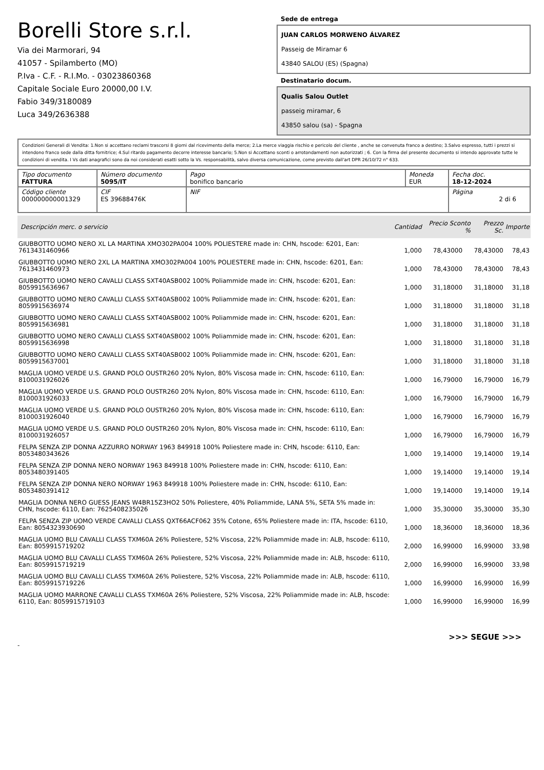Borelli Store s.r.l.
Via dei Marmorari, 94
41057 - Spilamberto (MO)
P.Iva - C.F. - R.I.Mo. - 03023860368
Capitale Sociale Euro 20000,00 I.V.
Fabio 349/3180089
Luca 349/2636388
Sede de entrega
JUAN CARLOS MORWENO ÁLVAREZ
Passeig de Miramar 6
43840 SALOU (ES) (Spagna)
Destinatario docum.
Qualis Salou Outlet
passeig miramar, 6
43850 salou (sa) - Spagna
Condizioni Generali di Vendita: 1.Non si accettano reclami trascorsi 8 giorni dal ricevimento della merce; 2.La merce viaggia rischio e pericolo del cliente , anche se convenuta franco a destino; 3.Salvo espresso, tutti i prezzi si intendono franco sede dalla ditta fornitrice; 4.Sul ritardo pagamento decorre interesse bancario; 5.Non si Accettano sconti o arrotondamenti non autorizzati ; 6. Con la firma del presente documento si intendo approvate tutte le condizioni di vendita. I Vs dati anagrafici sono da noi considerati esatti sotto la Vs. responsabilità, salvo diversa comunicazione, come previsto dall'art DPR 26/10/72 n° 633.
| Tipo documento FATTURA | Número documento 5095/IT | Pago bonifico bancario | Moneda EUR | Fecha doc. 18-12-2024 |
| Código cliente 000000000001329 | CIF ES 39688476K | NIF | | Página 2 di 6 |
| Descripción merc. o servicio | Cantidad | Precio Sconto % | Prezzo Sc. | Importe |
| --- | --- | --- | --- | --- |
| GIUBBOTTO UOMO NERO XL LA MARTINA XMO302PA004 100% POLIESTERE made in: CHN, hscode: 6201, Ean: 7613431460966 | 1,000 | 78,43000 | 78,43000 | 78,43 |
| GIUBBOTTO UOMO NERO 2XL LA MARTINA XMO302PA004 100% POLIESTERE made in: CHN, hscode: 6201, Ean: 7613431460973 | 1,000 | 78,43000 | 78,43000 | 78,43 |
| GIUBBOTTO UOMO NERO CAVALLI CLASS SXT40ASB002 100% Poliammide made in: CHN, hscode: 6201, Ean: 8059915636967 | 1,000 | 31,18000 | 31,18000 | 31,18 |
| GIUBBOTTO UOMO NERO CAVALLI CLASS SXT40ASB002 100% Poliammide made in: CHN, hscode: 6201, Ean: 8059915636974 | 1,000 | 31,18000 | 31,18000 | 31,18 |
| GIUBBOTTO UOMO NERO CAVALLI CLASS SXT40ASB002 100% Poliammide made in: CHN, hscode: 6201, Ean: 8059915636981 | 1,000 | 31,18000 | 31,18000 | 31,18 |
| GIUBBOTTO UOMO NERO CAVALLI CLASS SXT40ASB002 100% Poliammide made in: CHN, hscode: 6201, Ean: 8059915636998 | 1,000 | 31,18000 | 31,18000 | 31,18 |
| GIUBBOTTO UOMO NERO CAVALLI CLASS SXT40ASB002 100% Poliammide made in: CHN, hscode: 6201, Ean: 8059915637001 | 1,000 | 31,18000 | 31,18000 | 31,18 |
| MAGLIA UOMO VERDE U.S. GRAND POLO OUSTR260 20% Nylon, 80% Viscosa made in: CHN, hscode: 6110, Ean: 8100031926026 | 1,000 | 16,79000 | 16,79000 | 16,79 |
| MAGLIA UOMO VERDE U.S. GRAND POLO OUSTR260 20% Nylon, 80% Viscosa made in: CHN, hscode: 6110, Ean: 8100031926033 | 1,000 | 16,79000 | 16,79000 | 16,79 |
| MAGLIA UOMO VERDE U.S. GRAND POLO OUSTR260 20% Nylon, 80% Viscosa made in: CHN, hscode: 6110, Ean: 8100031926040 | 1,000 | 16,79000 | 16,79000 | 16,79 |
| MAGLIA UOMO VERDE U.S. GRAND POLO OUSTR260 20% Nylon, 80% Viscosa made in: CHN, hscode: 6110, Ean: 8100031926057 | 1,000 | 16,79000 | 16,79000 | 16,79 |
| FELPA SENZA ZIP DONNA AZZURRO NORWAY 1963 849918 100% Poliestere made in: CHN, hscode: 6110, Ean: 8053480343626 | 1,000 | 19,14000 | 19,14000 | 19,14 |
| FELPA SENZA ZIP DONNA NERO NORWAY 1963 849918 100% Poliestere made in: CHN, hscode: 6110, Ean: 8053480391405 | 1,000 | 19,14000 | 19,14000 | 19,14 |
| FELPA SENZA ZIP DONNA NERO NORWAY 1963 849918 100% Poliestere made in: CHN, hscode: 6110, Ean: 8053480391412 | 1,000 | 19,14000 | 19,14000 | 19,14 |
| MAGLIA DONNA NERO GUESS JEANS W4BR15Z3HO2 50% Poliestere, 40% Poliammide, LANA 5%, SETA 5% made in: CHN, hscode: 6110, Ean: 7625408235026 | 1,000 | 35,30000 | 35,30000 | 35,30 |
| FELPA SENZA ZIP UOMO VERDE CAVALLI CLASS QXT66ACF062 35% Cotone, 65% Poliestere made in: ITA, hscode: 6110, Ean: 8054323930690 | 1,000 | 18,36000 | 18,36000 | 18,36 |
| MAGLIA UOMO BLU CAVALLI CLASS TXM60A 26% Poliestere, 52% Viscosa, 22% Poliammide made in: ALB, hscode: 6110, Ean: 8059915719202 | 2,000 | 16,99000 | 16,99000 | 33,98 |
| MAGLIA UOMO BLU CAVALLI CLASS TXM60A 26% Poliestere, 52% Viscosa, 22% Poliammide made in: ALB, hscode: 6110, Ean: 8059915719219 | 2,000 | 16,99000 | 16,99000 | 33,98 |
| MAGLIA UOMO BLU CAVALLI CLASS TXM60A 26% Poliestere, 52% Viscosa, 22% Poliammide made in: ALB, hscode: 6110, Ean: 8059915719226 | 1,000 | 16,99000 | 16,99000 | 16,99 |
| MAGLIA UOMO MARRONE CAVALLI CLASS TXM60A 26% Poliestere, 52% Viscosa, 22% Poliammide made in: ALB, hscode: 6110, Ean: 8059915719103 | 1,000 | 16,99000 | 16,99000 | 16,99 |
>>> SEGUE >>>
-